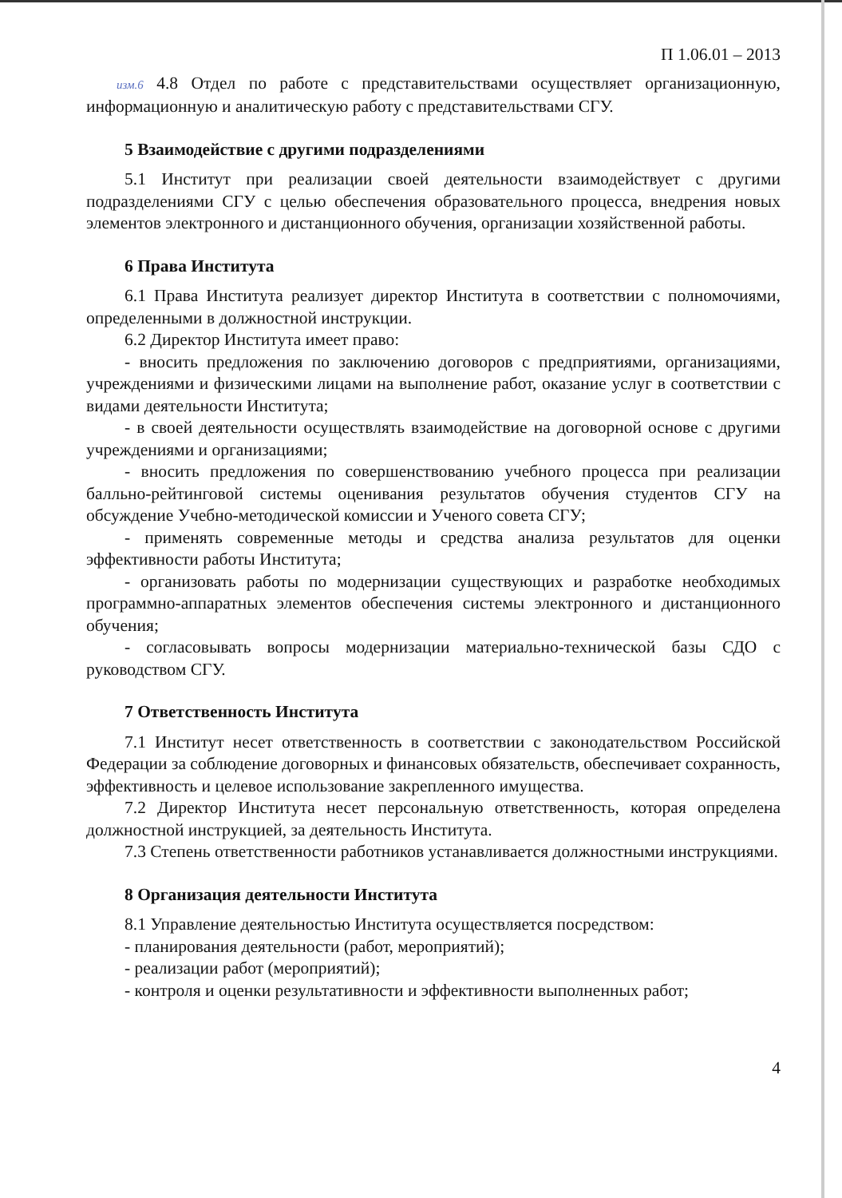П 1.06.01 – 2013
изм.6 4.8 Отдел по работе с представительствами осуществляет организационную, информационную и аналитическую работу с представительствами СГУ.
5 Взаимодействие с другими подразделениями
5.1 Институт при реализации своей деятельности взаимодействует с другими подразделениями СГУ с целью обеспечения образовательного процесса, внедрения новых элементов электронного и дистанционного обучения, организации хозяйственной работы.
6 Права Института
6.1 Права Института реализует директор Института в соответствии с полномочиями, определенными в должностной инструкции.
6.2 Директор Института имеет право:
- вносить предложения по заключению договоров с предприятиями, организациями, учреждениями и физическими лицами на выполнение работ, оказание услуг в соответствии с видами деятельности Института;
- в своей деятельности осуществлять взаимодействие на договорной основе с другими учреждениями и организациями;
- вносить предложения по совершенствованию учебного процесса при реализации балльно-рейтинговой системы оценивания результатов обучения студентов СГУ на обсуждение Учебно-методической комиссии и Ученого совета СГУ;
- применять современные методы и средства анализа результатов для оценки эффективности работы Института;
- организовать работы по модернизации существующих и разработке необходимых программно-аппаратных элементов обеспечения системы электронного и дистанционного обучения;
- согласовывать вопросы модернизации материально-технической базы СДО с руководством СГУ.
7 Ответственность Института
7.1 Институт несет ответственность в соответствии с законодательством Российской Федерации за соблюдение договорных и финансовых обязательств, обеспечивает сохранность, эффективность и целевое использование закрепленного имущества.
7.2 Директор Института несет персональную ответственность, которая определена должностной инструкцией, за деятельность Института.
7.3 Степень ответственности работников устанавливается должностными инструкциями.
8 Организация деятельности Института
8.1 Управление деятельностью Института осуществляется посредством:
- планирования деятельности (работ, мероприятий);
- реализации работ (мероприятий);
- контроля и оценки результативности и эффективности выполненных работ;
4